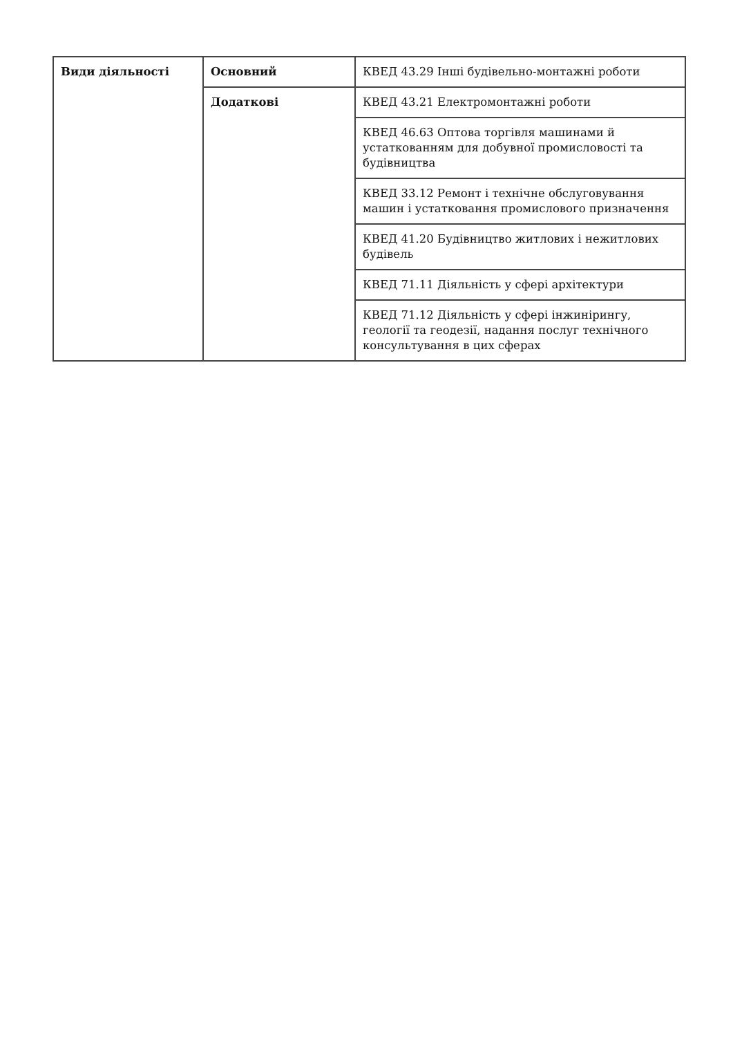| Види діяльності | Основний | КВЕД 43.29 Інші будівельно-монтажні роботи |
| | Додаткові | КВЕД 43.21 Електромонтажні роботи |
| | | КВЕД 46.63 Оптова торгівля машинами й устаткованням для добувної промисловості та будівництва |
| | | КВЕД 33.12 Ремонт і технічне обслуговування машин і устатковання промислового призначення |
| | | КВЕД 41.20 Будівництво житлових і нежитлових будівель |
| | | КВЕД 71.11 Діяльність у сфері архітектури |
| | | КВЕД 71.12 Діяльність у сфері інжинірингу, геології та геодезії, надання послуг технічного консультування в цих сферах |